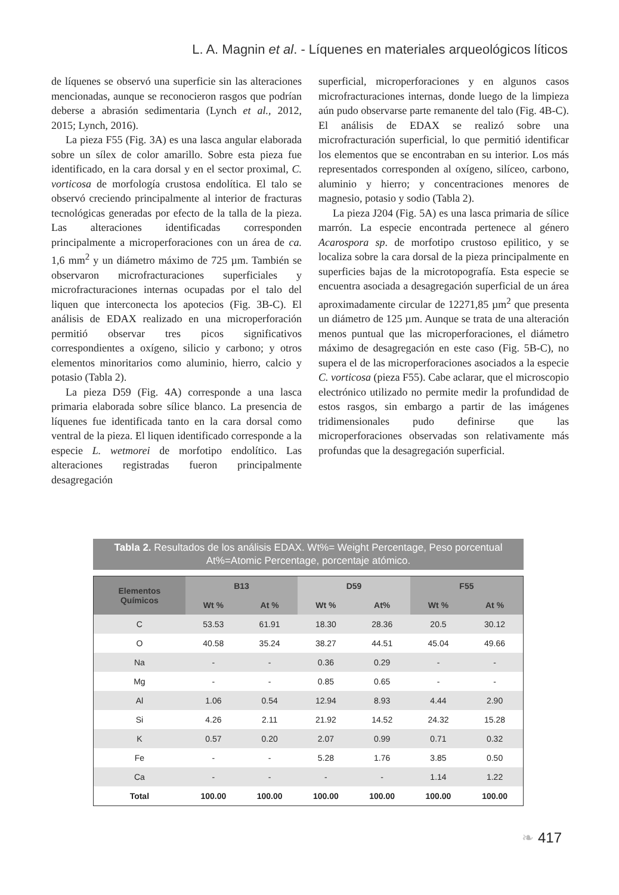L. A. Magnin et al. - Líquenes en materiales arqueológicos líticos
de líquenes se observó una superficie sin las alteraciones mencionadas, aunque se reconocieron rasgos que podrían deberse a abrasión sedimentaria (Lynch et al., 2012, 2015; Lynch, 2016).
La pieza F55 (Fig. 3A) es una lasca angular elaborada sobre un sílex de color amarillo. Sobre esta pieza fue identificado, en la cara dorsal y en el sector proximal, C. vorticosa de morfología crustosa endolítica. El talo se observó creciendo principalmente al interior de fracturas tecnológicas generadas por efecto de la talla de la pieza. Las alteraciones identificadas corresponden principalmente a microperforaciones con un área de ca. 1,6 mm<sup>2</sup> y un diámetro máximo de 725 µm. También se observaron microfracturaciones superficiales y microfracturaciones internas ocupadas por el talo del liquen que interconecta los apotecios (Fig. 3B-C). El análisis de EDAX realizado en una microperforación permitió observar tres picos significativos correspondientes a oxígeno, silicio y carbono; y otros elementos minoritarios como aluminio, hierro, calcio y potasio (Tabla 2).
La pieza D59 (Fig. 4A) corresponde a una lasca primaria elaborada sobre sílice blanco. La presencia de líquenes fue identificada tanto en la cara dorsal como ventral de la pieza. El liquen identificado corresponde a la especie L. wetmorei de morfotipo endolítico. Las alteraciones registradas fueron principalmente desagregación
superficial, microperforaciones y en algunos casos microfracturaciones internas, donde luego de la limpieza aún pudo observarse parte remanente del talo (Fig. 4B-C). El análisis de EDAX se realizó sobre una microfracturación superficial, lo que permitió identificar los elementos que se encontraban en su interior. Los más representados corresponden al oxígeno, silíceo, carbono, aluminio y hierro; y concentraciones menores de magnesio, potasio y sodio (Tabla 2).
La pieza J204 (Fig. 5A) es una lasca primaria de sílice marrón. La especie encontrada pertenece al género Acarospora sp. de morfotipo crustoso epilitico, y se localiza sobre la cara dorsal de la pieza principalmente en superficies bajas de la microtopografía. Esta especie se encuentra asociada a desagregación superficial de un área aproximadamente circular de 12271,85 µm<sup>2</sup> que presenta un diámetro de 125 µm. Aunque se trata de una alteración menos puntual que las microperforaciones, el diámetro máximo de desagregación en este caso (Fig. 5B-C), no supera el de las microperforaciones asociados a la especie C. vorticosa (pieza F55). Cabe aclarar, que el microscopio electrónico utilizado no permite medir la profundidad de estos rasgos, sin embargo a partir de las imágenes tridimensionales pudo definirse que las microperforaciones observadas son relativamente más profundas que la desagregación superficial.
Tabla 2. Resultados de los análisis EDAX. Wt%= Weight Percentage, Peso porcentual At%=Atomic Percentage, porcentaje atómico.
| Elementos Químicos | B13 | | D59 | | F55 | |
| --- | --- | --- | --- | --- | --- | --- |
| | Wt % | At % | Wt % | At% | Wt % | At % |
| C | 53.53 | 61.91 | 18.30 | 28.36 | 20.5 | 30.12 |
| O | 40.58 | 35.24 | 38.27 | 44.51 | 45.04 | 49.66 |
| Na | - | - | 0.36 | 0.29 | - | - |
| Mg | - | - | 0.85 | 0.65 | - | - |
| Al | 1.06 | 0.54 | 12.94 | 8.93 | 4.44 | 2.90 |
| Si | 4.26 | 2.11 | 21.92 | 14.52 | 24.32 | 15.28 |
| K | 0.57 | 0.20 | 2.07 | 0.99 | 0.71 | 0.32 |
| Fe | - | - | 5.28 | 1.76 | 3.85 | 0.50 |
| Ca | - | - | - | - | 1.14 | 1.22 |
| Total | 100.00 | 100.00 | 100.00 | 100.00 | 100.00 | 100.00 |
❧ 417